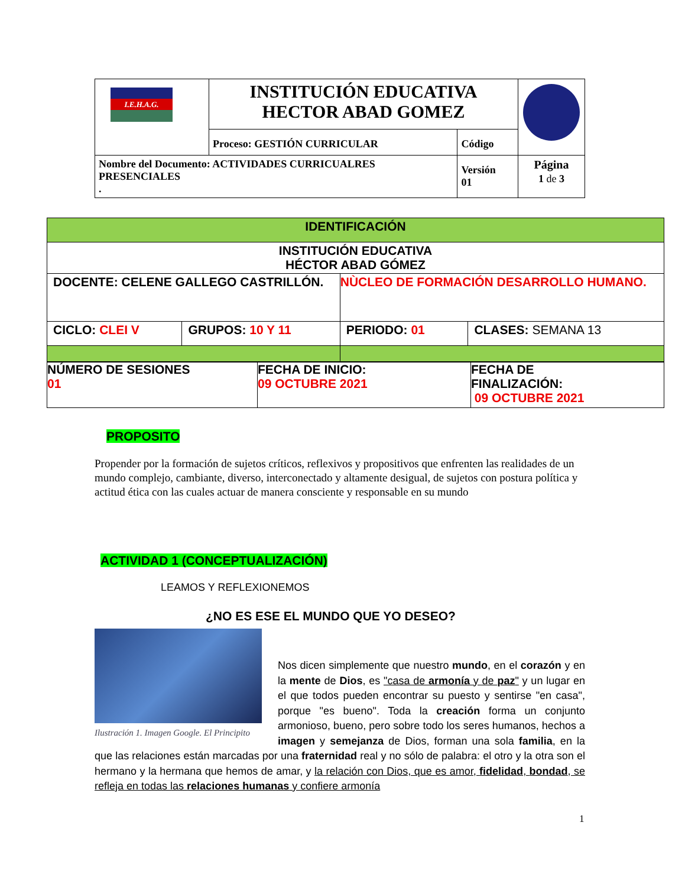| I.E.H.A.G. | INSTITUCIÓN EDUCATIVA HECTOR ABAD GOMEZ | | |
| | Proceso: GESTIÓN CURRICULAR | Código | |
| Nombre del Documento: ACTIVIDADES CURRICUALRES PRESENCIALES . | | Versión 01 | Página 1 de 3 |
| IDENTIFICACIÓN | | | |
| INSTITUCIÓN EDUCATIVA HÉCTOR ABAD GÓMEZ | | | |
| DOCENTE: CELENE GALLEGO CASTRILLÓN. | | NÙCLEO DE FORMACIÓN DESARROLLO HUMANO. | |
| CICLO: CLEI V | GRUPOS: 10 Y 11 | PERIODO: 01 | CLASES: SEMANA 13 |
| NÚMERO DE SESIONES 01 | FECHA DE INICIO: 09 OCTUBRE 2021 | FECHA DE FINALIZACIÓN: 09 OCTUBRE 2021 |
PROPOSITO
Propender por la formación de sujetos críticos, reflexivos y propositivos que enfrenten las realidades de un mundo complejo, cambiante, diverso, interconectado y altamente desigual, de sujetos con postura política y actitud ética con las cuales actuar de manera consciente y responsable en su mundo
ACTIVIDAD 1 (CONCEPTUALIZACIÓN)
LEAMOS Y REFLEXIONEMOS
¿NO ES ESE EL MUNDO QUE YO DESEO?
Ilustración 1. Imagen Google. El Principito
Nos dicen simplemente que nuestro mundo, en el corazón y en la mente de Dios, es "casa de armonía y de paz" y un lugar en el que todos pueden encontrar su puesto y sentirse "en casa", porque "es bueno". Toda la creación forma un conjunto armonioso, bueno, pero sobre todo los seres humanos, hechos a imagen y semejanza de Dios, forman una sola familia, en la que las relaciones están marcadas por una fraternidad real y no sólo de palabra: el otro y la otra son el hermano y la hermana que hemos de amar, y la relación con Dios, que es amor, fidelidad, bondad, se refleja en todas las relaciones humanas y confiere armonía
1